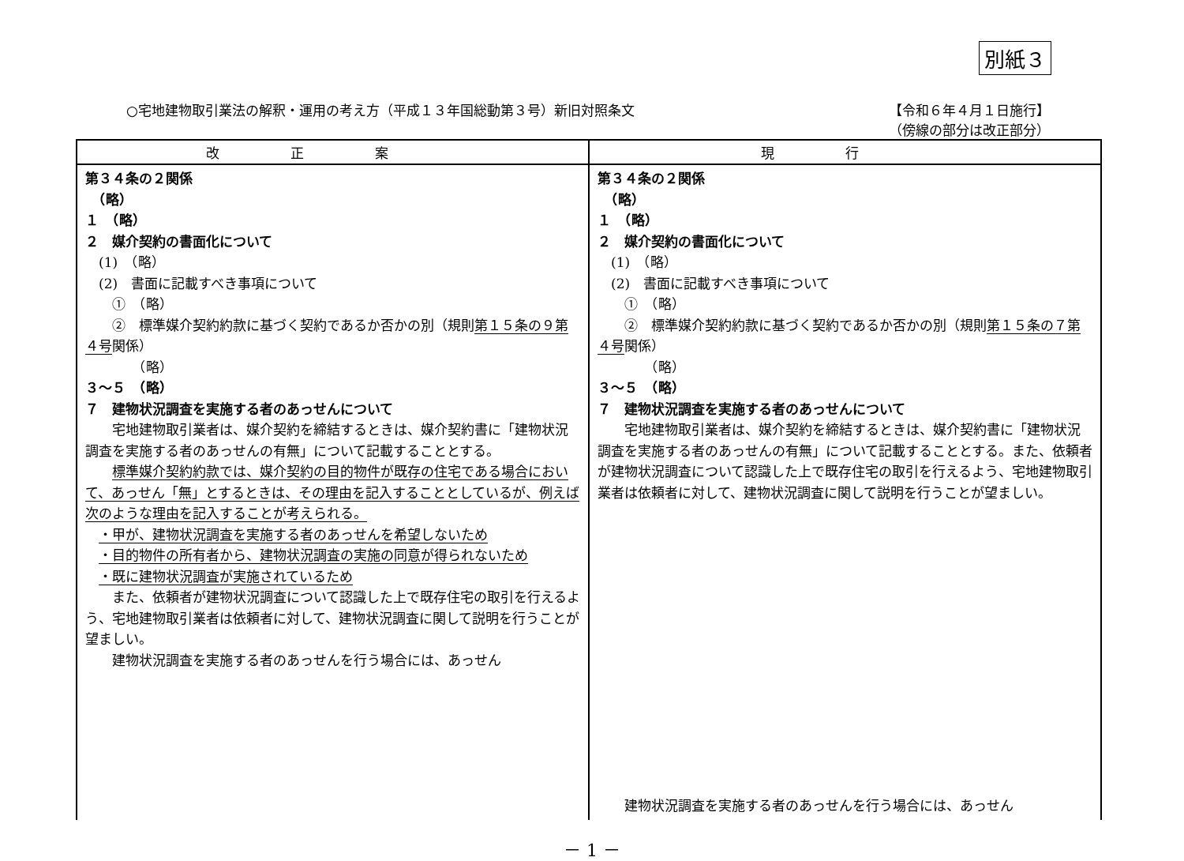別紙３
○宅地建物取引業法の解釈・運用の考え方（平成１３年国総動第３号）新旧対照条文 【令和６年４月１日施行】
（傍線の部分は改正部分）
| 改正案 | 現行 |
| --- | --- |
| 第３４条の２関係 （略） １ （略） ２ 媒介契約の書面化について (1) （略） (2) 書面に記載すべき事項について ① （略） ② 標準媒介契約約款に基づく契約であるか否かの別（規則 第１５条の９第４号 関係） （略） ３～５ （略） ７ 建物状況調査を実施する者のあっせんについて 宅地建物取引業者は、媒介契約を締結するときは、媒介契約書に「建物状況調査を実施する者のあっせんの有無」について記載することとする。 標準媒介契約約款では、媒介契約の目的物件が既存の住宅である場合において、あっせん「無」とするときは、その理由を記入することとしているが、例えば次のような理由を記入することが考えられる。 ・甲が、建物状況調査を実施する者のあっせんを希望しないため ・目的物件の所有者から、建物状況調査の実施の同意が得られないため ・既に建物状況調査が実施されているため また、依頼者が建物状況調査について認識した上で既存住宅の取引を行えるよう、宅地建物取引業者は依頼者に対して、建物状況調査に関して説明を行うことが望ましい。 建物状況調査を実施する者のあっせんを行う場合には、あっせん | 第３４条の２関係 （略） １ （略） ２ 媒介契約の書面化について (1) （略） (2) 書面に記載すべき事項について ① （略） ② 標準媒介契約約款に基づく契約であるか否かの別（規則 第１５条の７第４号 関係） （略） ３～５ （略） ７ 建物状況調査を実施する者のあっせんについて 宅地建物取引業者は、媒介契約を締結するときは、媒介契約書に「建物状況調査を実施する者のあっせんの有無」について記載することとする。また、依頼者が建物状況調査について認識した上で既存住宅の取引を行えるよう、宅地建物取引業者は依頼者に対して、建物状況調査に関して説明を行うことが望ましい。 建物状況調査を実施する者のあっせんを行う場合には、あっせん |
－ 1 －